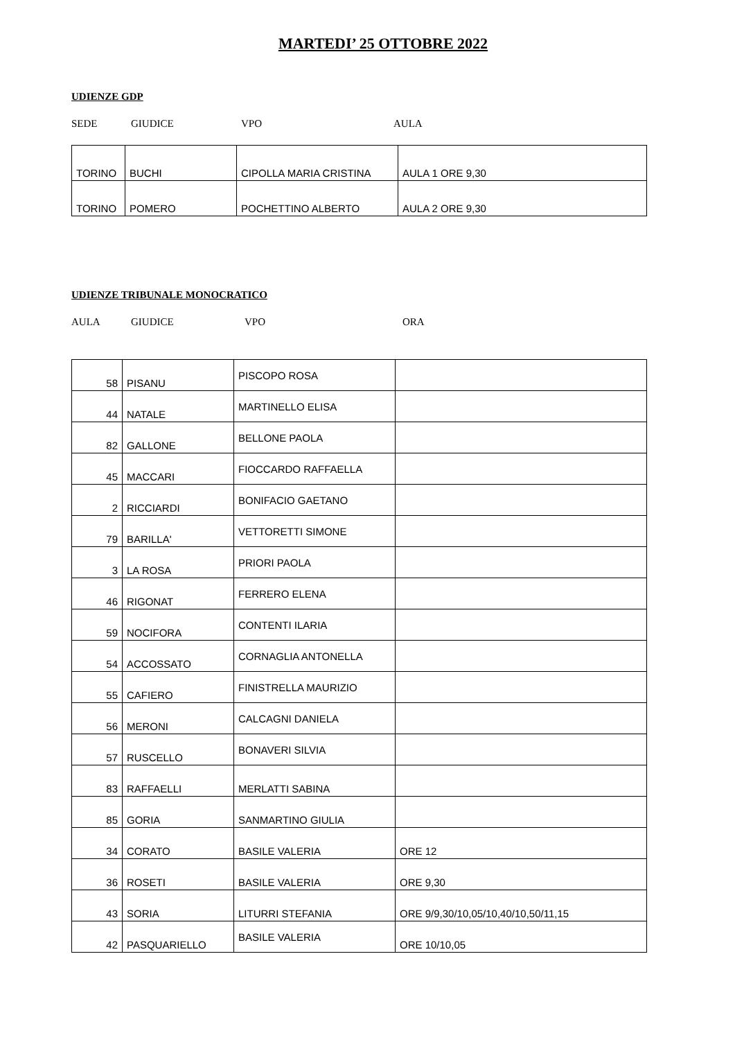MARTEDI’ 25 OTTOBRE 2022
UDIENZE GDP
SEDE GIUDICE VPO AULA
| TORINO | BUCHI | CIPOLLA MARIA CRISTINA | AULA 1 ORE 9,30 |
| TORINO | POMERO | POCHETTINO ALBERTO | AULA 2 ORE 9,30 |
UDIENZE TRIBUNALE MONOCRATICO
AULA GIUDICE VPO ORA
| 58 | PISANU | PISCOPO ROSA | |
| 44 | NATALE | MARTINELLO ELISA | |
| 82 | GALLONE | BELLONE PAOLA | |
| 45 | MACCARI | FIOCCARDO RAFFAELLA | |
| 2 | RICCIARDI | BONIFACIO GAETANO | |
| 79 | BARILLA' | VETTORETTI SIMONE | |
| 3 | LA ROSA | PRIORI PAOLA | |
| 46 | RIGONAT | FERRERO ELENA | |
| 59 | NOCIFORA | CONTENTI ILARIA | |
| 54 | ACCOSSATO | CORNAGLIA ANTONELLA | |
| 55 | CAFIERO | FINISTRELLA MAURIZIO | |
| 56 | MERONI | CALCAGNI DANIELA | |
| 57 | RUSCELLO | BONAVERI SILVIA | |
| 83 | RAFFAELLI | MERLATTI SABINA | |
| 85 | GORIA | SANMARTINO GIULIA | |
| 34 | CORATO | BASILE VALERIA | ORE 12 |
| 36 | ROSETI | BASILE VALERIA | ORE 9,30 |
| 43 | SORIA | LITURRI STEFANIA | ORE 9/9,30/10,05/10,40/10,50/11,15 |
| 42 | PASQUARIELLO | BASILE VALERIA | ORE 10/10,05 |